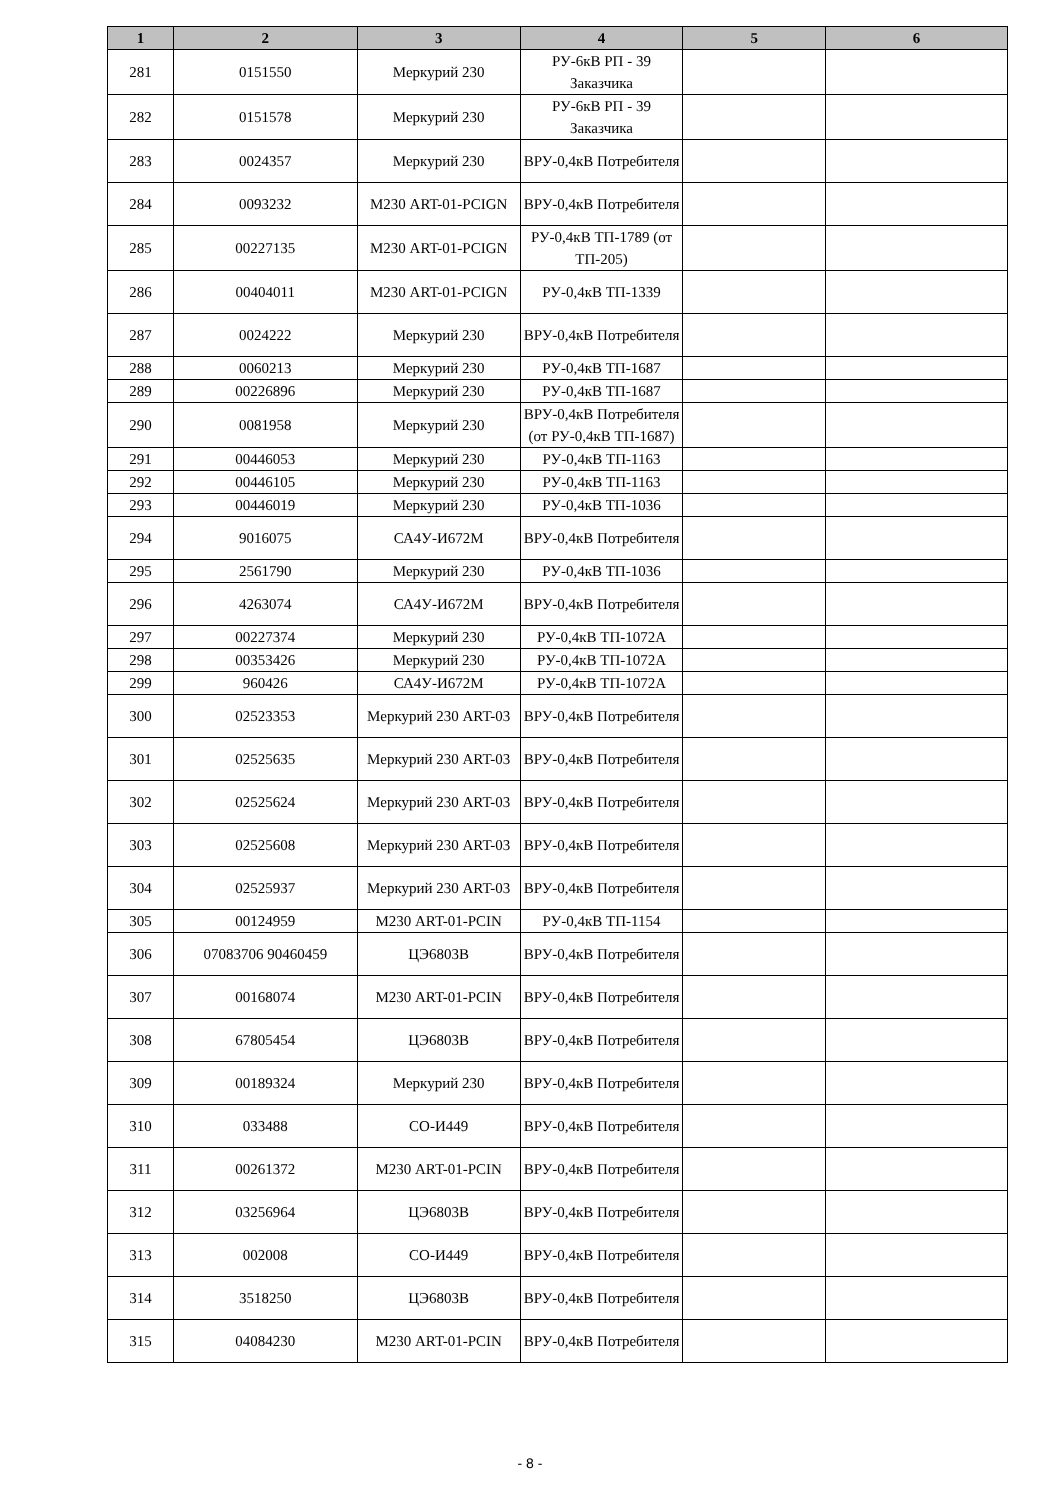| 1 | 2 | 3 | 4 | 5 | 6 |
| --- | --- | --- | --- | --- | --- |
| 281 | 0151550 | Меркурий 230 | РУ-6кВ РП - 39 Заказчика | | |
| 282 | 0151578 | Меркурий 230 | РУ-6кВ РП - 39 Заказчика | | |
| 283 | 0024357 | Меркурий 230 | ВРУ-0,4кВ Потребителя | | |
| 284 | 0093232 | М230 ART-01-PCIGN | ВРУ-0,4кВ Потребителя | | |
| 285 | 00227135 | М230 ART-01-PCIGN | РУ-0,4кВ ТП-1789 (от ТП-205) | | |
| 286 | 00404011 | М230 ART-01-PCIGN | РУ-0,4кВ ТП-1339 | | |
| 287 | 0024222 | Меркурий 230 | ВРУ-0,4кВ Потребителя | | |
| 288 | 0060213 | Меркурий 230 | РУ-0,4кВ ТП-1687 | | |
| 289 | 00226896 | Меркурий 230 | РУ-0,4кВ ТП-1687 | | |
| 290 | 0081958 | Меркурий 230 | ВРУ-0,4кВ Потребителя (от РУ-0,4кВ ТП-1687) | | |
| 291 | 00446053 | Меркурий 230 | РУ-0,4кВ ТП-1163 | | |
| 292 | 00446105 | Меркурий 230 | РУ-0,4кВ ТП-1163 | | |
| 293 | 00446019 | Меркурий 230 | РУ-0,4кВ ТП-1036 | | |
| 294 | 9016075 | СА4У-И672М | ВРУ-0,4кВ Потребителя | | |
| 295 | 2561790 | Меркурий 230 | РУ-0,4кВ ТП-1036 | | |
| 296 | 4263074 | СА4У-И672М | ВРУ-0,4кВ Потребителя | | |
| 297 | 00227374 | Меркурий 230 | РУ-0,4кВ ТП-1072А | | |
| 298 | 00353426 | Меркурий 230 | РУ-0,4кВ ТП-1072А | | |
| 299 | 960426 | СА4У-И672М | РУ-0,4кВ ТП-1072А | | |
| 300 | 02523353 | Меркурий 230 ART-03 | ВРУ-0,4кВ Потребителя | | |
| 301 | 02525635 | Меркурий 230 ART-03 | ВРУ-0,4кВ Потребителя | | |
| 302 | 02525624 | Меркурий 230 ART-03 | ВРУ-0,4кВ Потребителя | | |
| 303 | 02525608 | Меркурий 230 ART-03 | ВРУ-0,4кВ Потребителя | | |
| 304 | 02525937 | Меркурий 230 ART-03 | ВРУ-0,4кВ Потребителя | | |
| 305 | 00124959 | М230 ART-01-PCIN | РУ-0,4кВ ТП-1154 | | |
| 306 | 07083706 90460459 | ЦЭ6803В | ВРУ-0,4кВ Потребителя | | |
| 307 | 00168074 | М230 ART-01-PCIN | ВРУ-0,4кВ Потребителя | | |
| 308 | 67805454 | ЦЭ6803В | ВРУ-0,4кВ Потребителя | | |
| 309 | 00189324 | Меркурий 230 | ВРУ-0,4кВ Потребителя | | |
| 310 | 033488 | СО-И449 | ВРУ-0,4кВ Потребителя | | |
| 311 | 00261372 | М230 ART-01-PCIN | ВРУ-0,4кВ Потребителя | | |
| 312 | 03256964 | ЦЭ6803В | ВРУ-0,4кВ Потребителя | | |
| 313 | 002008 | СО-И449 | ВРУ-0,4кВ Потребителя | | |
| 314 | 3518250 | ЦЭ6803В | ВРУ-0,4кВ Потребителя | | |
| 315 | 04084230 | М230 ART-01-PCIN | ВРУ-0,4кВ Потребителя | | |
- 8 -